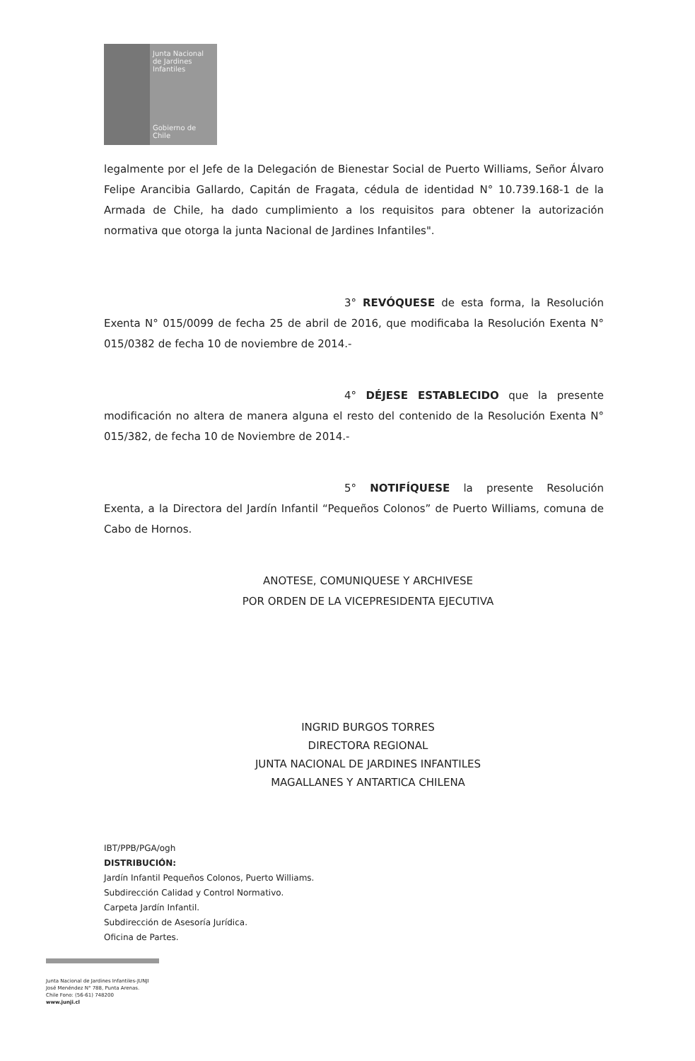Junta Nacional de Jardines Infantiles
Gobierno de Chile
legalmente por el Jefe de la Delegación de Bienestar Social de Puerto Williams, Señor Álvaro Felipe Arancibia Gallardo, Capitán de Fragata, cédula de identidad N° 10.739.168-1 de la Armada de Chile, ha dado cumplimiento a los requisitos para obtener la autorización normativa que otorga la junta Nacional de Jardines Infantiles".
3° REVÓQUESE de esta forma, la Resolución Exenta N° 015/0099 de fecha 25 de abril de 2016, que modificaba la Resolución Exenta N° 015/0382 de fecha 10 de noviembre de 2014.-
4° DÉJESE ESTABLECIDO que la presente modificación no altera de manera alguna el resto del contenido de la Resolución Exenta N° 015/382, de fecha 10 de Noviembre de 2014.-
5° NOTIFÍQUESE la presente Resolución Exenta, a la Directora del Jardín Infantil “Pequeños Colonos” de Puerto Williams, comuna de Cabo de Hornos.
ANOTESE, COMUNIQUESE Y ARCHIVESE
POR ORDEN DE LA VICEPRESIDENTA EJECUTIVA
INGRID BURGOS TORRES
DIRECTORA REGIONAL
JUNTA NACIONAL DE JARDINES INFANTILES
MAGALLANES Y ANTARTICA CHILENA
IBT/PPB/PGA/ogh
DISTRIBUCIÓN:
Jardín Infantil Pequeños Colonos, Puerto Williams.
Subdirección Calidad y Control Normativo.
Carpeta Jardín Infantil.
Subdirección de Asesoría Jurídica.
Oficina de Partes.
Junta Nacional de Jardines Infantiles-JUNJI
José Menéndez N° 788, Punta Arenas.
Chile Fono: (56-61) 748200
www.junji.cl